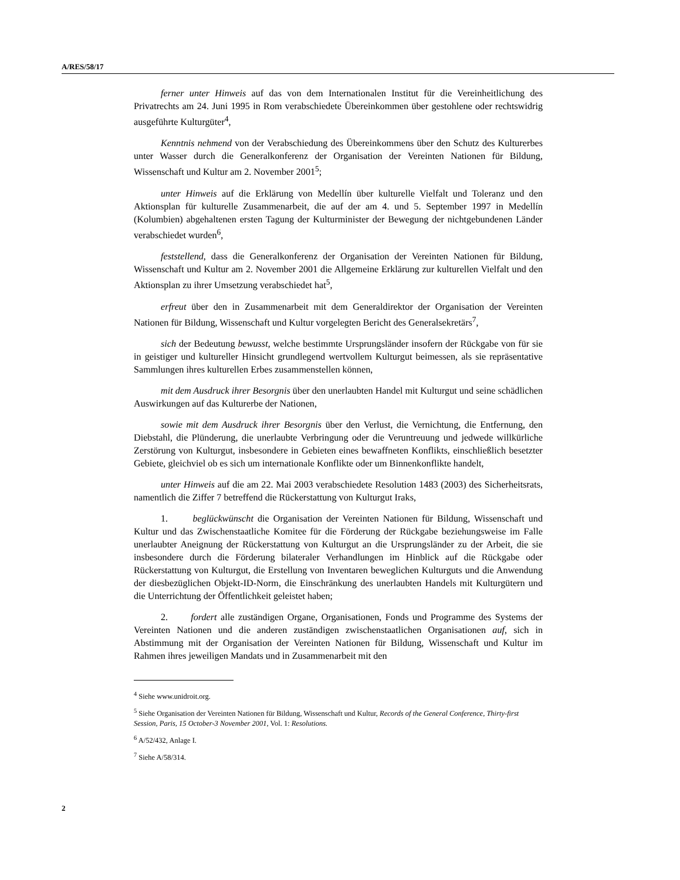A/RES/58/17
ferner unter Hinweis auf das von dem Internationalen Institut für die Vereinheitlichung des Privatrechts am 24. Juni 1995 in Rom verabschiedete Übereinkommen über gestohlene oder rechtswidrig ausgeführte Kulturgüter<sup>4</sup>,
Kenntnis nehmend von der Verabschiedung des Übereinkommens über den Schutz des Kulturerbes unter Wasser durch die Generalkonferenz der Organisation der Vereinten Nationen für Bildung, Wissenschaft und Kultur am 2. November 2001<sup>5</sup>;
unter Hinweis auf die Erklärung von Medellín über kulturelle Vielfalt und Toleranz und den Aktionsplan für kulturelle Zusammenarbeit, die auf der am 4. und 5. September 1997 in Medellín (Kolumbien) abgehaltenen ersten Tagung der Kulturminister der Bewegung der nichtgebundenen Länder verabschiedet wurden<sup>6</sup>,
feststellend, dass die Generalkonferenz der Organisation der Vereinten Nationen für Bildung, Wissenschaft und Kultur am 2. November 2001 die Allgemeine Erklärung zur kulturellen Vielfalt und den Aktionsplan zu ihrer Umsetzung verabschiedet hat<sup>5</sup>,
erfreut über den in Zusammenarbeit mit dem Generaldirektor der Organisation der Vereinten Nationen für Bildung, Wissenschaft und Kultur vorgelegten Bericht des Generalsekretärs<sup>7</sup>,
sich der Bedeutung bewusst, welche bestimmte Ursprungsländer insofern der Rückgabe von für sie in geistiger und kultureller Hinsicht grundlegend wertvollem Kulturgut beimessen, als sie repräsentative Sammlungen ihres kulturellen Erbes zusammenstellen können,
mit dem Ausdruck ihrer Besorgnis über den unerlaubten Handel mit Kulturgut und seine schädlichen Auswirkungen auf das Kulturerbe der Nationen,
sowie mit dem Ausdruck ihrer Besorgnis über den Verlust, die Vernichtung, die Entfernung, den Diebstahl, die Plünderung, die unerlaubte Verbringung oder die Veruntreuung und jedwede willkürliche Zerstörung von Kulturgut, insbesondere in Gebieten eines bewaffneten Konflikts, einschließlich besetzter Gebiete, gleichviel ob es sich um internationale Konflikte oder um Binnenkonflikte handelt,
unter Hinweis auf die am 22. Mai 2003 verabschiedete Resolution 1483 (2003) des Sicherheitsrats, namentlich die Ziffer 7 betreffend die Rückerstattung von Kulturgut Iraks,
1. beglückwünscht die Organisation der Vereinten Nationen für Bildung, Wissenschaft und Kultur und das Zwischenstaatliche Komitee für die Förderung der Rückgabe beziehungsweise im Falle unerlaubter Aneignung der Rückerstattung von Kulturgut an die Ursprungsländer zu der Arbeit, die sie insbesondere durch die Förderung bilateraler Verhandlungen im Hinblick auf die Rückgabe oder Rückerstattung von Kulturgut, die Erstellung von Inventaren beweglichen Kulturguts und die Anwendung der diesbezüglichen Objekt-ID-Norm, die Einschränkung des unerlaubten Handels mit Kulturgütern und die Unterrichtung der Öffentlichkeit geleistet haben;
2. fordert alle zuständigen Organe, Organisationen, Fonds und Programme des Systems der Vereinten Nationen und die anderen zuständigen zwischenstaatlichen Organisationen auf, sich in Abstimmung mit der Organisation der Vereinten Nationen für Bildung, Wissenschaft und Kultur im Rahmen ihres jeweiligen Mandats und in Zusammenarbeit mit den
<sup>4</sup> Siehe www.unidroit.org.
<sup>5</sup> Siehe Organisation der Vereinten Nationen für Bildung, Wissenschaft und Kultur, Records of the General Conference, Thirty-first Session, Paris, 15 October-3 November 2001, Vol. 1: Resolutions.
<sup>6</sup> A/52/432, Anlage I.
<sup>7</sup> Siehe A/58/314.
2